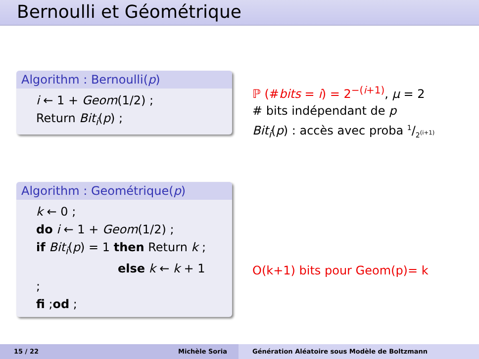Bernoulli et Géométrique
Algorithm : Bernoulli(p)
i ← 1 + Geom(1/2) ;
Return Bit<sub>i</sub>(p) ;
ℙ (#bits = i) = 2<sup>−(i+1)</sup>, μ = 2
# bits indépendant de p
Bit<sub>i</sub>(p) : accès avec proba 1/2<sup>(i+1)</sup>
Algorithm : Geométrique(p)
k ← 0 ;
do i ← 1 + Geom(1/2) ;
if Bit<sub>i</sub>(p) = 1 then Return k ;
else k ← k + 1 ;
fi ;od ;
O(k+1) bits pour Geom(p)= k
15 / 22
Michèle Soria
Génération Aléatoire sous Modèle de Boltzmann